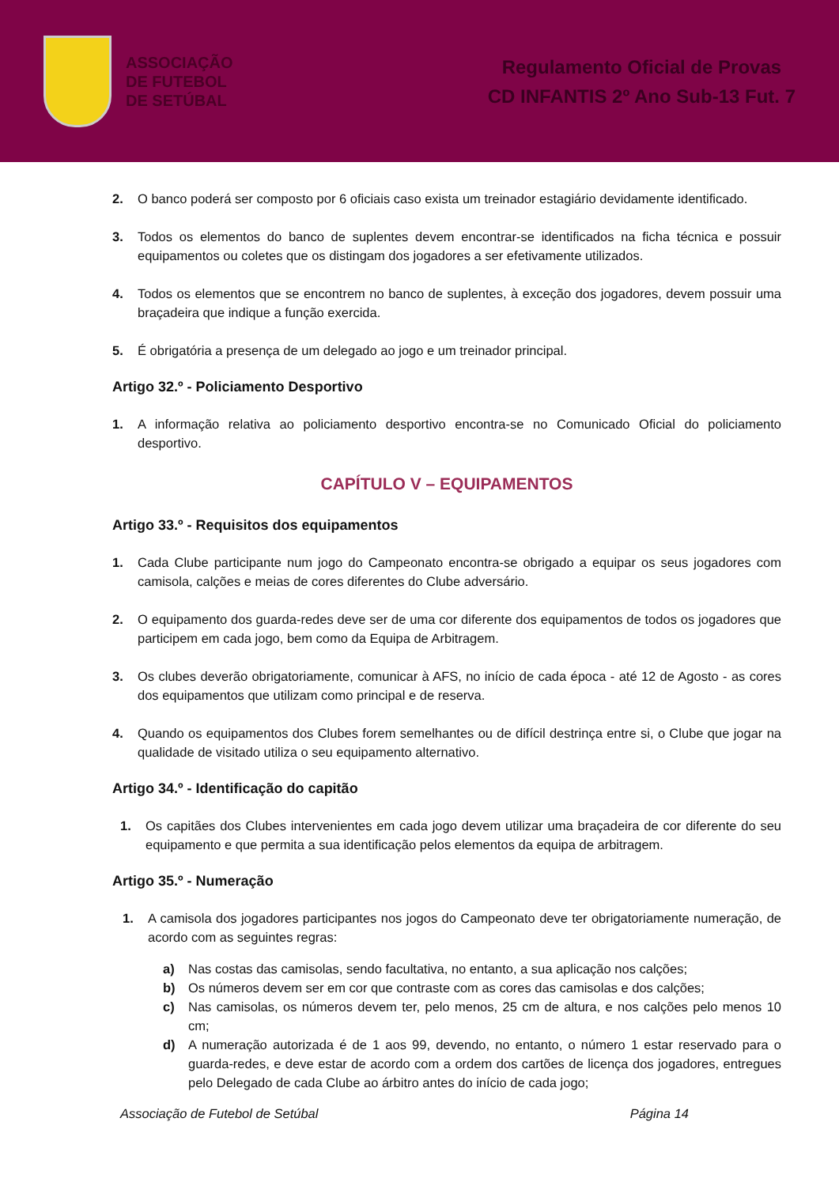ASSOCIAÇÃO
DE FUTEBOL
DE SETÚBAL
Regulamento Oficial de Provas
CD INFANTIS 2º Ano Sub-13 Fut. 7
2. O banco poderá ser composto por 6 oficiais caso exista um treinador estagiário devidamente identificado.
3. Todos os elementos do banco de suplentes devem encontrar-se identificados na ficha técnica e possuir equipamentos ou coletes que os distingam dos jogadores a ser efetivamente utilizados.
4. Todos os elementos que se encontrem no banco de suplentes, à exceção dos jogadores, devem possuir uma braçadeira que indique a função exercida.
5. É obrigatória a presença de um delegado ao jogo e um treinador principal.
Artigo 32.º - Policiamento Desportivo
1. A informação relativa ao policiamento desportivo encontra-se no Comunicado Oficial do policiamento desportivo.
CAPÍTULO V – EQUIPAMENTOS
Artigo 33.º - Requisitos dos equipamentos
1. Cada Clube participante num jogo do Campeonato encontra-se obrigado a equipar os seus jogadores com camisola, calções e meias de cores diferentes do Clube adversário.
2. O equipamento dos guarda-redes deve ser de uma cor diferente dos equipamentos de todos os jogadores que participem em cada jogo, bem como da Equipa de Arbitragem.
3. Os clubes deverão obrigatoriamente, comunicar à AFS, no início de cada época - até 12 de Agosto - as cores dos equipamentos que utilizam como principal e de reserva.
4. Quando os equipamentos dos Clubes forem semelhantes ou de difícil destrinça entre si, o Clube que jogar na qualidade de visitado utiliza o seu equipamento alternativo.
Artigo 34.º - Identificação do capitão
1. Os capitães dos Clubes intervenientes em cada jogo devem utilizar uma braçadeira de cor diferente do seu equipamento e que permita a sua identificação pelos elementos da equipa de arbitragem.
Artigo 35.º - Numeração
1. A camisola dos jogadores participantes nos jogos do Campeonato deve ter obrigatoriamente numeração, de acordo com as seguintes regras:
a) Nas costas das camisolas, sendo facultativa, no entanto, a sua aplicação nos calções;
b) Os números devem ser em cor que contraste com as cores das camisolas e dos calções;
c) Nas camisolas, os números devem ter, pelo menos, 25 cm de altura, e nos calções pelo menos 10 cm;
d) A numeração autorizada é de 1 aos 99, devendo, no entanto, o número 1 estar reservado para o guarda-redes, e deve estar de acordo com a ordem dos cartões de licença dos jogadores, entregues pelo Delegado de cada Clube ao árbitro antes do início de cada jogo;
Associação de Futebol de Setúbal Página 14